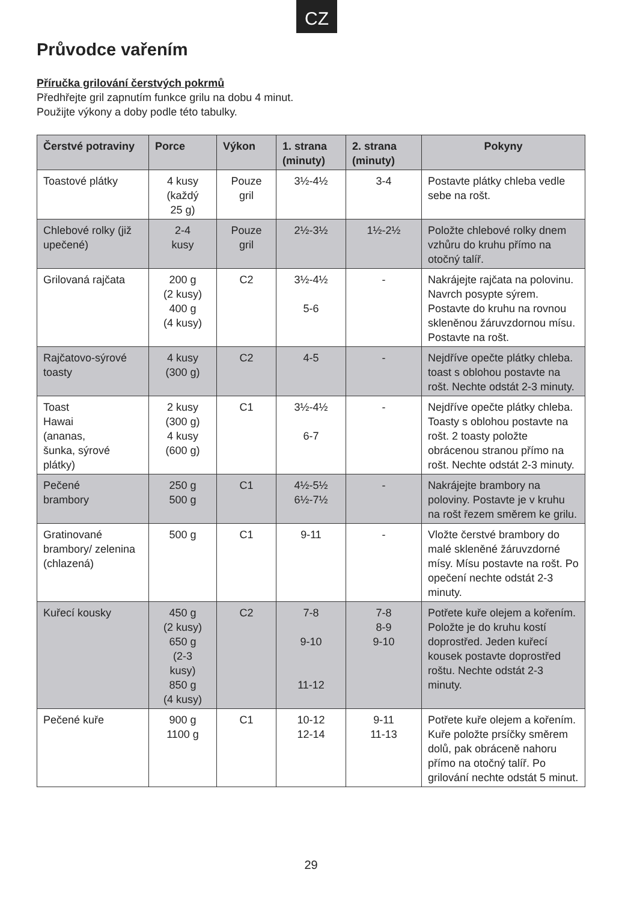CZ
Průvodce vařením
Příručka grilování čerstvých pokrmů
Předhřejte gril zapnutím funkce grilu na dobu 4 minut.
Použijte výkony a doby podle této tabulky.
| Čerstvé potraviny | Porce | Výkon | 1. strana (minuty) | 2. strana (minuty) | Pokyny |
| --- | --- | --- | --- | --- | --- |
| Toastové plátky | 4 kusy (každý 25 g) | Pouze gril | 3½-4½ | 3-4 | Postavte plátky chleba vedle sebe na rošt. |
| Chlebové rolky (již upečené) | 2-4 kusy | Pouze gril | 2½-3½ | 1½-2½ | Položte chlebové rolky dnem vzhůru do kruhu přímo na otočný talíř. |
| Grilovaná rajčata | 200 g (2 kusy) 400 g (4 kusy) | C2 | 3½-4½ 5-6 | - | Nakrájejte rajčata na polovinu. Navrch posypte sýrem. Postavte do kruhu na rovnou skleněnou žáruvzdornou mísu. Postavte na rošt. |
| Rajčatovo-sýrové toasty | 4 kusy (300 g) | C2 | 4-5 | - | Nejdříve opečte plátky chleba. toast s oblohou postavte na rošt. Nechte odstát 2-3 minuty. |
| Toast Hawai (ananas, šunka, sýrové plátky) | 2 kusy (300 g) 4 kusy (600 g) | C1 | 3½-4½ 6-7 | - | Nejdříve opečte plátky chleba. Toasty s oblohou postavte na rošt. 2 toasty položte obrácenou stranou přímo na rošt. Nechte odstát 2-3 minuty. |
| Pečené brambory | 250 g 500 g | C1 | 4½-5½ 6½-7½ | - | Nakrájejte brambory na poloviny. Postavte je v kruhu na rošt řezem směrem ke grilu. |
| Gratinované brambory/ zelenina (chlazená) | 500 g | C1 | 9-11 | - | Vložte čerstvé brambory do malé skleněné žáruvzdorné mísy. Mísu postavte na rošt. Po opečení nechte odstát 2-3 minuty. |
| Kuřecí kousky | 450 g (2 kusy) 650 g (2-3 kusy) 850 g (4 kusy) | C2 | 7-8 9-10 11-12 | 7-8 8-9 9-10 | Potřete kuře olejem a kořením. Položte je do kruhu kostí doprostřed. Jeden kuřecí kousek postavte doprostřed roštu. Nechte odstát 2-3 minuty. |
| Pečené kuře | 900 g 1100 g | C1 | 10-12 12-14 | 9-11 11-13 | Potřete kuře olejem a kořením. Kuře položte prsíčky směrem dolů, pak obráceně nahoru přímo na otočný talíř. Po grilování nechte odstát 5 minut. |
29